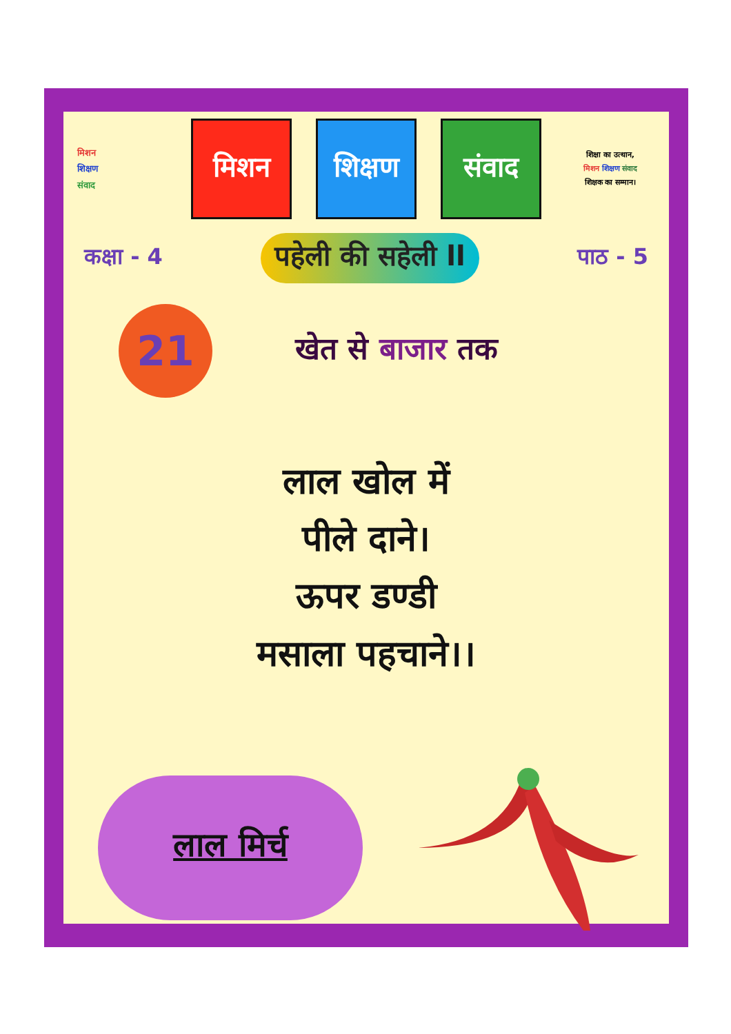मिशन
शिक्षण
संवाद
मिशन
शिक्षण
संवाद
शिक्षा का उत्थान,
मिशन शिक्षण संवाद
शिक्षक का सम्मान।
कक्षा - 4 पहेली की सहेली ll पाठ - 5
21
खेत से बाजार तक
लाल खोल में
पीले दाने।
ऊपर डण्डी
मसाला पहचाने।।
लाल मिर्च